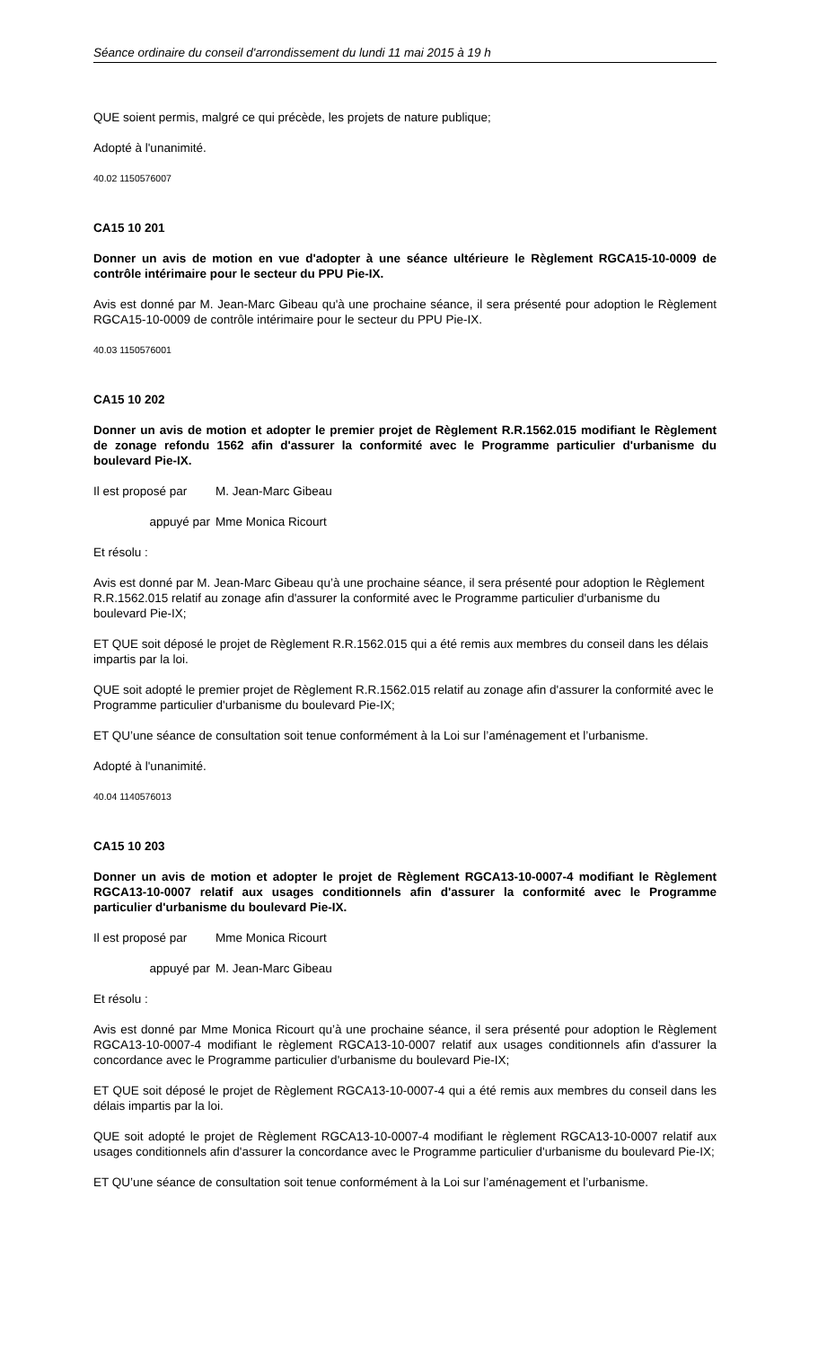Séance ordinaire du conseil d'arrondissement du lundi 11 mai 2015 à 19 h
QUE soient permis, malgré ce qui précède, les projets de nature publique;
Adopté à l'unanimité.
40.02 1150576007
CA15 10 201
Donner un avis de motion en vue d'adopter à une séance ultérieure le Règlement RGCA15-10-0009 de contrôle intérimaire pour le secteur du PPU Pie-IX.
Avis est donné par M. Jean-Marc Gibeau qu'à une prochaine séance, il sera présenté pour adoption le Règlement RGCA15-10-0009 de contrôle intérimaire pour le secteur du PPU Pie-IX.
40.03 1150576001
CA15 10 202
Donner un avis de motion et adopter le premier projet de Règlement R.R.1562.015 modifiant le Règlement de zonage refondu 1562 afin d'assurer la conformité avec le Programme particulier d'urbanisme du boulevard Pie-IX.
Il est proposé par M. Jean-Marc Gibeau
appuyé par Mme Monica Ricourt
Et résolu :
Avis est donné par M. Jean-Marc Gibeau qu’à une prochaine séance, il sera présenté pour adoption le Règlement R.R.1562.015 relatif au zonage afin d'assurer la conformité avec le Programme particulier d'urbanisme du boulevard Pie-IX;
ET QUE soit déposé le projet de Règlement R.R.1562.015 qui a été remis aux membres du conseil dans les délais impartis par la loi.
QUE soit adopté le premier projet de Règlement R.R.1562.015 relatif au zonage afin d'assurer la conformité avec le Programme particulier d'urbanisme du boulevard Pie-IX;
ET QU’une séance de consultation soit tenue conformément à la Loi sur l’aménagement et l’urbanisme.
Adopté à l'unanimité.
40.04 1140576013
CA15 10 203
Donner un avis de motion et adopter le projet de Règlement RGCA13-10-0007-4 modifiant le Règlement RGCA13-10-0007 relatif aux usages conditionnels afin d'assurer la conformité avec le Programme particulier d'urbanisme du boulevard Pie-IX.
Il est proposé par Mme Monica Ricourt
appuyé par M. Jean-Marc Gibeau
Et résolu :
Avis est donné par Mme Monica Ricourt qu’à une prochaine séance, il sera présenté pour adoption le Règlement RGCA13-10-0007-4 modifiant le règlement RGCA13-10-0007 relatif aux usages conditionnels afin d'assurer la concordance avec le Programme particulier d'urbanisme du boulevard Pie-IX;
ET QUE soit déposé le projet de Règlement RGCA13-10-0007-4 qui a été remis aux membres du conseil dans les délais impartis par la loi.
QUE soit adopté le projet de Règlement RGCA13-10-0007-4 modifiant le règlement RGCA13-10-0007 relatif aux usages conditionnels afin d'assurer la concordance avec le Programme particulier d'urbanisme du boulevard Pie-IX;
ET QU’une séance de consultation soit tenue conformément à la Loi sur l’aménagement et l’urbanisme.